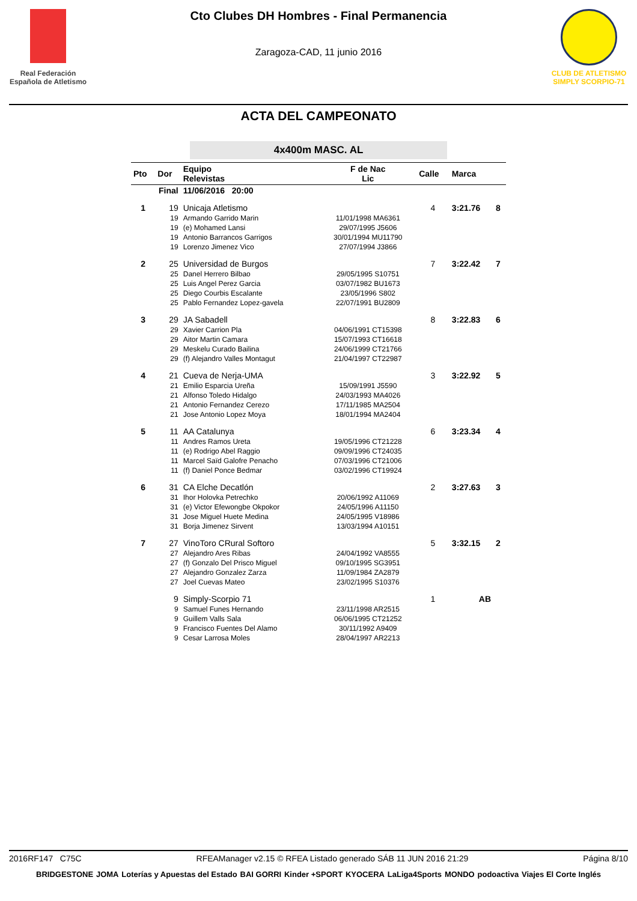Real Federación Española de Atletismo
Cto Clubes DH Hombres - Final Permanencia
Zaragoza-CAD, 11 junio 2016
CLUB DE ATLETISMO SIMPLY SCORPIO-71
ACTA DEL CAMPEONATO
4x400m MASC. AL
| Pto | Dor | Equipo Relevistas | F de Nac Lic | Calle | Marca | |
| --- | --- | --- | --- | --- | --- | --- |
| Final | | 11/06/2016 20:00 | | | | |
| 1 | 19 | Unicaja Atletismo | | 4 | 3:21.76 | 8 |
| | 19 | Armando Garrido Marin | 11/01/1998 MA6361 | | | |
| | 19 | (e) Mohamed Lansi | 29/07/1995 J5606 | | | |
| | 19 | Antonio Barrancos Garrigos | 30/01/1994 MU11790 | | | |
| | 19 | Lorenzo Jimenez Vico | 27/07/1994 J3866 | | | |
| 2 | 25 | Universidad de Burgos | | 7 | 3:22.42 | 7 |
| | 25 | Danel Herrero Bilbao | 29/05/1995 S10751 | | | |
| | 25 | Luis Angel Perez Garcia | 03/07/1982 BU1673 | | | |
| | 25 | Diego Courbis Escalante | 23/05/1996 S802 | | | |
| | 25 | Pablo Fernandez Lopez-gavela | 22/07/1991 BU2809 | | | |
| 3 | 29 | JA Sabadell | | 8 | 3:22.83 | 6 |
| | 29 | Xavier Carrion Pla | 04/06/1991 CT15398 | | | |
| | 29 | Aitor Martin Camara | 15/07/1993 CT16618 | | | |
| | 29 | Meskelu Curado Bailina | 24/06/1999 CT21766 | | | |
| | 29 | (f) Alejandro Valles Montagut | 21/04/1997 CT22987 | | | |
| 4 | 21 | Cueva de Nerja-UMA | | 3 | 3:22.92 | 5 |
| | 21 | Emilio Esparcia Ureña | 15/09/1991 J5590 | | | |
| | 21 | Alfonso Toledo Hidalgo | 24/03/1993 MA4026 | | | |
| | 21 | Antonio Fernandez Cerezo | 17/11/1985 MA2504 | | | |
| | 21 | Jose Antonio Lopez Moya | 18/01/1994 MA2404 | | | |
| 5 | 11 | AA Catalunya | | 6 | 3:23.34 | 4 |
| | 11 | Andres Ramos Ureta | 19/05/1996 CT21228 | | | |
| | 11 | (e) Rodrigo Abel Raggio | 09/09/1996 CT24035 | | | |
| | 11 | Marcel Saïd Galofre Penacho | 07/03/1996 CT21006 | | | |
| | 11 | (f) Daniel Ponce Bedmar | 03/02/1996 CT19924 | | | |
| 6 | 31 | CA Elche Decatlón | | 2 | 3:27.63 | 3 |
| | 31 | Ihor Holovka Petrechko | 20/06/1992 A11069 | | | |
| | 31 | (e) Victor Efewongbe Okpokor | 24/05/1996 A11150 | | | |
| | 31 | Jose Miguel Huete Medina | 24/05/1995 V18986 | | | |
| | 31 | Borja Jimenez Sirvent | 13/03/1994 A10151 | | | |
| 7 | 27 | VinoToro CRural Softoro | | 5 | 3:32.15 | 2 |
| | 27 | Alejandro Ares Ribas | 24/04/1992 VA8555 | | | |
| | 27 | (f) Gonzalo Del Prisco Miguel | 09/10/1995 SG3951 | | | |
| | 27 | Alejandro Gonzalez Zarza | 11/09/1984 ZA2879 | | | |
| | 27 | Joel Cuevas Mateo | 23/02/1995 S10376 | | | |
| | 9 | Simply-Scorpio 71 | | 1 | AB | |
| | 9 | Samuel Funes Hernando | 23/11/1998 AR2515 | | | |
| | 9 | Guillem Valls Sala | 06/06/1995 CT21252 | | | |
| | 9 | Francisco Fuentes Del Alamo | 30/11/1992 A9409 | | | |
| | 9 | Cesar Larrosa Moles | 28/04/1997 AR2213 | | | |
2016RF147 C75C RFEAManager v2.15 © RFEA Listado generado SÁB 11 JUN 2016 21:29 Página 8/10
BRIDGESTONE JOMA Loterías y Apuestas del Estado BAI GORRI Kinder +SPORT KYOCERA LaLiga4Sports MONDO podoactiva Viajes El Corte Inglés